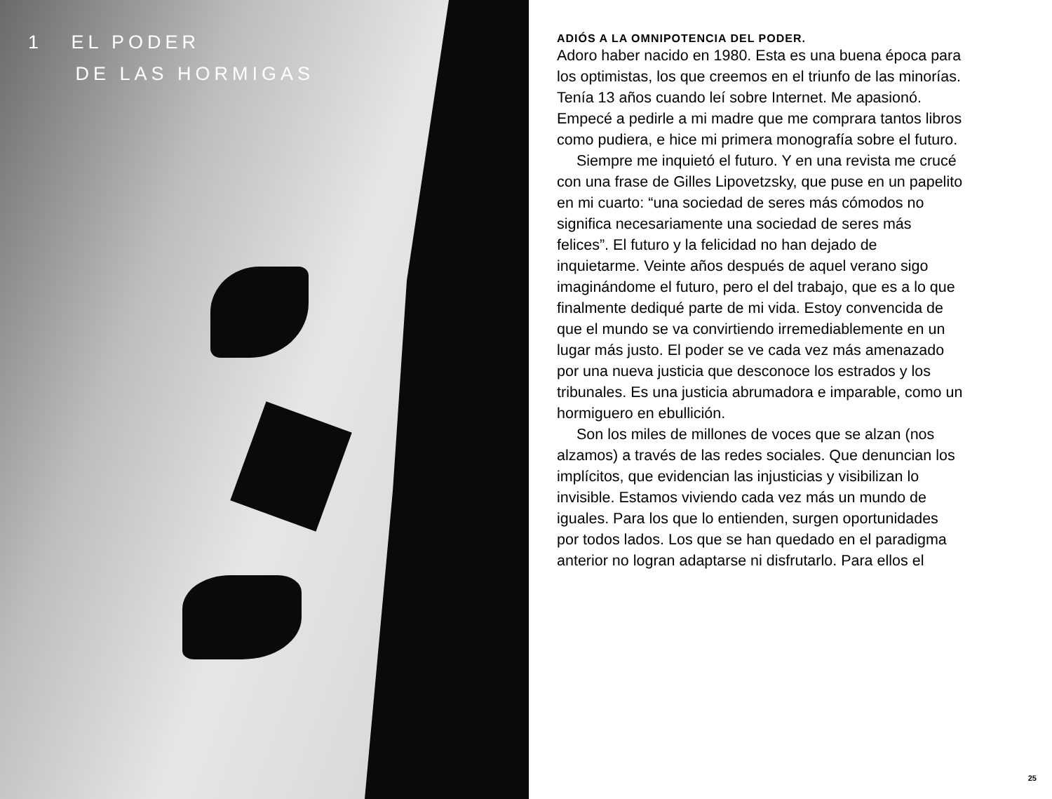1 EL PODER
DE LAS HORMIGAS
ADIÓS A LA OMNIPOTENCIA DEL PODER.
Adoro haber nacido en 1980. Esta es una buena época para los optimistas, los que creemos en el triunfo de las minorías. Tenía 13 años cuando leí sobre Internet. Me apasionó. Empecé a pedirle a mi madre que me comprara tantos libros como pudiera, e hice mi primera monografía sobre el futuro.
Siempre me inquietó el futuro. Y en una revista me crucé con una frase de Gilles Lipovetzsky, que puse en un papelito en mi cuarto: “una sociedad de seres más cómodos no significa necesariamente una sociedad de seres más felices”. El futuro y la felicidad no han dejado de inquietarme. Veinte años después de aquel verano sigo imaginándome el futuro, pero el del trabajo, que es a lo que finalmente dediqué parte de mi vida. Estoy convencida de que el mundo se va convirtiendo irremediablemente en un lugar más justo. El poder se ve cada vez más amenazado por una nueva justicia que desconoce los estrados y los tribunales. Es una justicia abrumadora e imparable, como un hormiguero en ebullición.
Son los miles de millones de voces que se alzan (nos alzamos) a través de las redes sociales. Que denuncian los implícitos, que evidencian las injusticias y visibilizan lo invisible. Estamos viviendo cada vez más un mundo de iguales. Para los que lo entienden, surgen oportunidades por todos lados. Los que se han quedado en el paradigma anterior no logran adaptarse ni disfrutarlo. Para ellos el
25